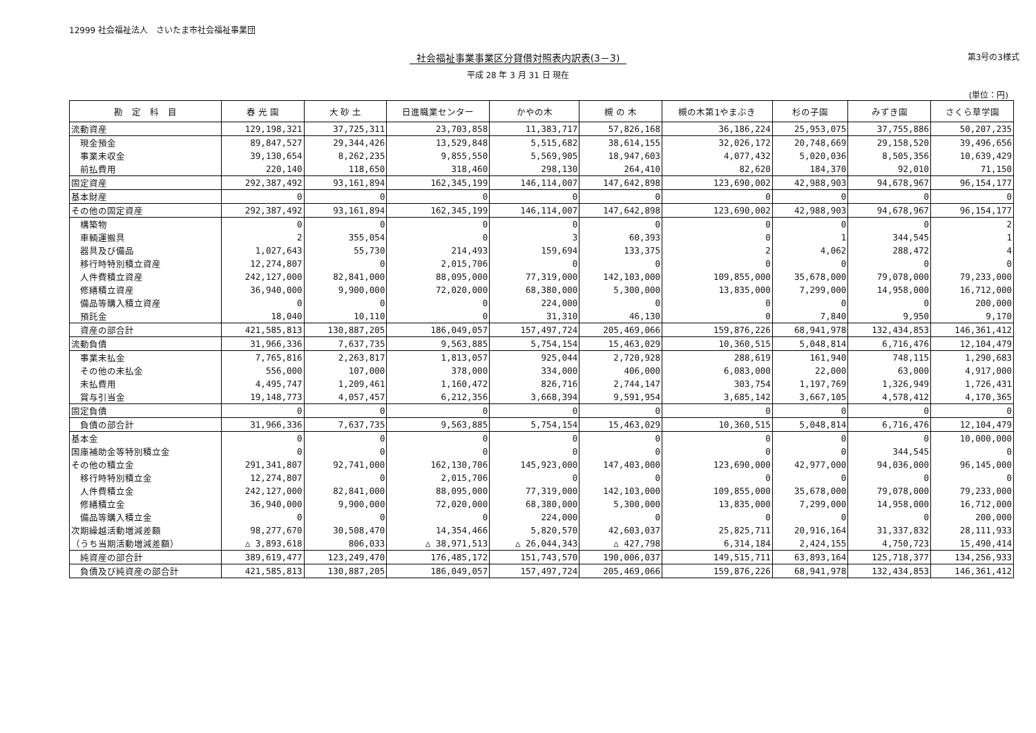12999 社会福祉法人　さいたま市社会福祉事業団
社会福祉事業事業区分貸借対照表内訳表(3－3)
第3号の3様式
平成 28 年 3 月 31 日 現在
(単位：円)
| 勘 定 科 目 | 春 光 園 | 大 砂 土 | 日進職業センター | かやの木 | 槻 の 木 | 槻の木第1やまぶき | 杉の子園 | みずき園 | さくら草学園 |
| --- | --- | --- | --- | --- | --- | --- | --- | --- | --- |
| 流動資産 | 129,198,321 | 37,725,311 | 23,703,858 | 11,383,717 | 57,826,168 | 36,186,224 | 25,953,075 | 37,755,886 | 50,207,235 |
| 現金預金 | 89,847,527 | 29,344,426 | 13,529,848 | 5,515,682 | 38,614,155 | 32,026,172 | 20,748,669 | 29,158,520 | 39,496,656 |
| 事業未収金 | 39,130,654 | 8,262,235 | 9,855,550 | 5,569,905 | 18,947,603 | 4,077,432 | 5,020,036 | 8,505,356 | 10,639,429 |
| 前払費用 | 220,140 | 118,650 | 318,460 | 298,130 | 264,410 | 82,620 | 184,370 | 92,010 | 71,150 |
| 固定資産 | 292,387,492 | 93,161,894 | 162,345,199 | 146,114,007 | 147,642,898 | 123,690,002 | 42,988,903 | 94,678,967 | 96,154,177 |
| 基本財産 | 0 | 0 | 0 | 0 | 0 | 0 | 0 | 0 | 0 |
| その他の固定資産 | 292,387,492 | 93,161,894 | 162,345,199 | 146,114,007 | 147,642,898 | 123,690,002 | 42,988,903 | 94,678,967 | 96,154,177 |
| 構築物 | 0 | 0 | 0 | 0 | 0 | 0 | 0 | 0 | 2 |
| 車輌運搬具 | 2 | 355,054 | 0 | 3 | 60,393 | 0 | 1 | 344,545 | 1 |
| 器具及び備品 | 1,027,643 | 55,730 | 214,493 | 159,694 | 133,375 | 2 | 4,062 | 288,472 | 4 |
| 移行時特別積立資産 | 12,274,807 | 0 | 2,015,706 | 0 | 0 | 0 | 0 | 0 | 0 |
| 人件費積立資産 | 242,127,000 | 82,841,000 | 88,095,000 | 77,319,000 | 142,103,000 | 109,855,000 | 35,678,000 | 79,078,000 | 79,233,000 |
| 修繕積立資産 | 36,940,000 | 9,900,000 | 72,020,000 | 68,380,000 | 5,300,000 | 13,835,000 | 7,299,000 | 14,958,000 | 16,712,000 |
| 備品等購入積立資産 | 0 | 0 | 0 | 224,000 | 0 | 0 | 0 | 0 | 200,000 |
| 預託金 | 18,040 | 10,110 | 0 | 31,310 | 46,130 | 0 | 7,840 | 9,950 | 9,170 |
| 資産の部合計 | 421,585,813 | 130,887,205 | 186,049,057 | 157,497,724 | 205,469,066 | 159,876,226 | 68,941,978 | 132,434,853 | 146,361,412 |
| 流動負債 | 31,966,336 | 7,637,735 | 9,563,885 | 5,754,154 | 15,463,029 | 10,360,515 | 5,048,814 | 6,716,476 | 12,104,479 |
| 事業未払金 | 7,765,816 | 2,263,817 | 1,813,057 | 925,044 | 2,720,928 | 288,619 | 161,940 | 748,115 | 1,290,683 |
| その他の未払金 | 556,000 | 107,000 | 378,000 | 334,000 | 406,000 | 6,083,000 | 22,000 | 63,000 | 4,917,000 |
| 未払費用 | 4,495,747 | 1,209,461 | 1,160,472 | 826,716 | 2,744,147 | 303,754 | 1,197,769 | 1,326,949 | 1,726,431 |
| 賞与引当金 | 19,148,773 | 4,057,457 | 6,212,356 | 3,668,394 | 9,591,954 | 3,685,142 | 3,667,105 | 4,578,412 | 4,170,365 |
| 固定負債 | 0 | 0 | 0 | 0 | 0 | 0 | 0 | 0 | 0 |
| 負債の部合計 | 31,966,336 | 7,637,735 | 9,563,885 | 5,754,154 | 15,463,029 | 10,360,515 | 5,048,814 | 6,716,476 | 12,104,479 |
| 基本金 | 0 | 0 | 0 | 0 | 0 | 0 | 0 | 0 | 10,000,000 |
| 国庫補助金等特別積立金 | 0 | 0 | 0 | 0 | 0 | 0 | 0 | 344,545 | 0 |
| その他の積立金 | 291,341,807 | 92,741,000 | 162,130,706 | 145,923,000 | 147,403,000 | 123,690,000 | 42,977,000 | 94,036,000 | 96,145,000 |
| 移行時特別積立金 | 12,274,807 | 0 | 2,015,706 | 0 | 0 | 0 | 0 | 0 | 0 |
| 人件費積立金 | 242,127,000 | 82,841,000 | 88,095,000 | 77,319,000 | 142,103,000 | 109,855,000 | 35,678,000 | 79,078,000 | 79,233,000 |
| 修繕積立金 | 36,940,000 | 9,900,000 | 72,020,000 | 68,380,000 | 5,300,000 | 13,835,000 | 7,299,000 | 14,958,000 | 16,712,000 |
| 備品等購入積立金 | 0 | 0 | 0 | 224,000 | 0 | 0 | 0 | 0 | 200,000 |
| 次期繰越活動増減差額 | 98,277,670 | 30,508,470 | 14,354,466 | 5,820,570 | 42,603,037 | 25,825,711 | 20,916,164 | 31,337,832 | 28,111,933 |
| （うち当期活動増減差額） | △ 3,893,618 | 806,033 | △ 38,971,513 | △ 26,044,343 | △ 427,798 | 6,314,184 | 2,424,155 | 4,750,723 | 15,490,414 |
| 純資産の部合計 | 389,619,477 | 123,249,470 | 176,485,172 | 151,743,570 | 190,006,037 | 149,515,711 | 63,893,164 | 125,718,377 | 134,256,933 |
| 負債及び純資産の部合計 | 421,585,813 | 130,887,205 | 186,049,057 | 157,497,724 | 205,469,066 | 159,876,226 | 68,941,978 | 132,434,853 | 146,361,412 |